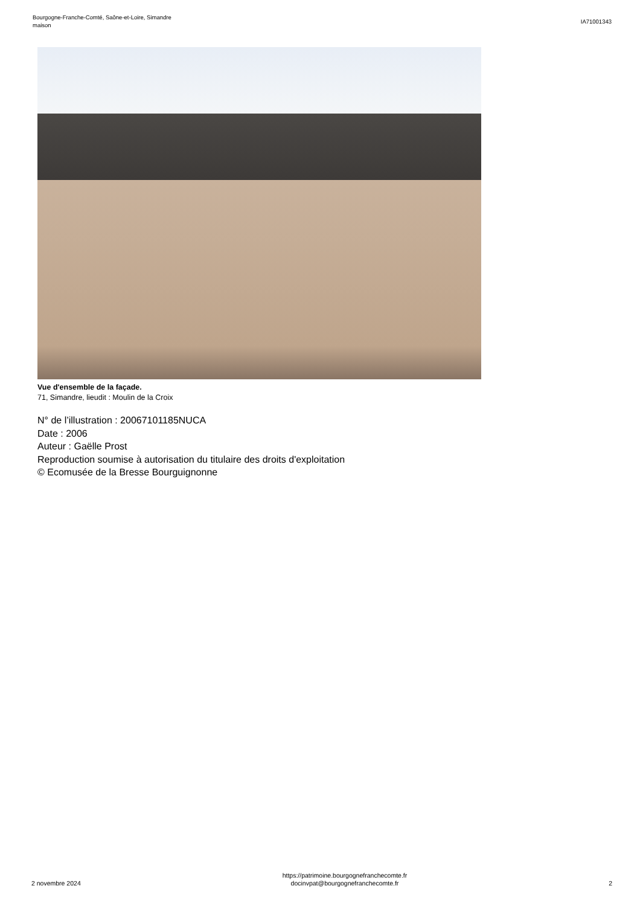Bourgogne-Franche-Comté, Saône-et-Loire, Simandre
maison
IA71001343
Vue d'ensemble de la façade.
71, Simandre, lieudit : Moulin de la Croix
N° de l’illustration : 20067101185NUCA
Date : 2006
Auteur : Gaëlle Prost
Reproduction soumise à autorisation du titulaire des droits d'exploitation
© Ecomusée de la Bresse Bourguignonne
2 novembre 2024
https://patrimoine.bourgognefranchecomte.fr
docinvpat@bourgognefranchecomte.fr
2